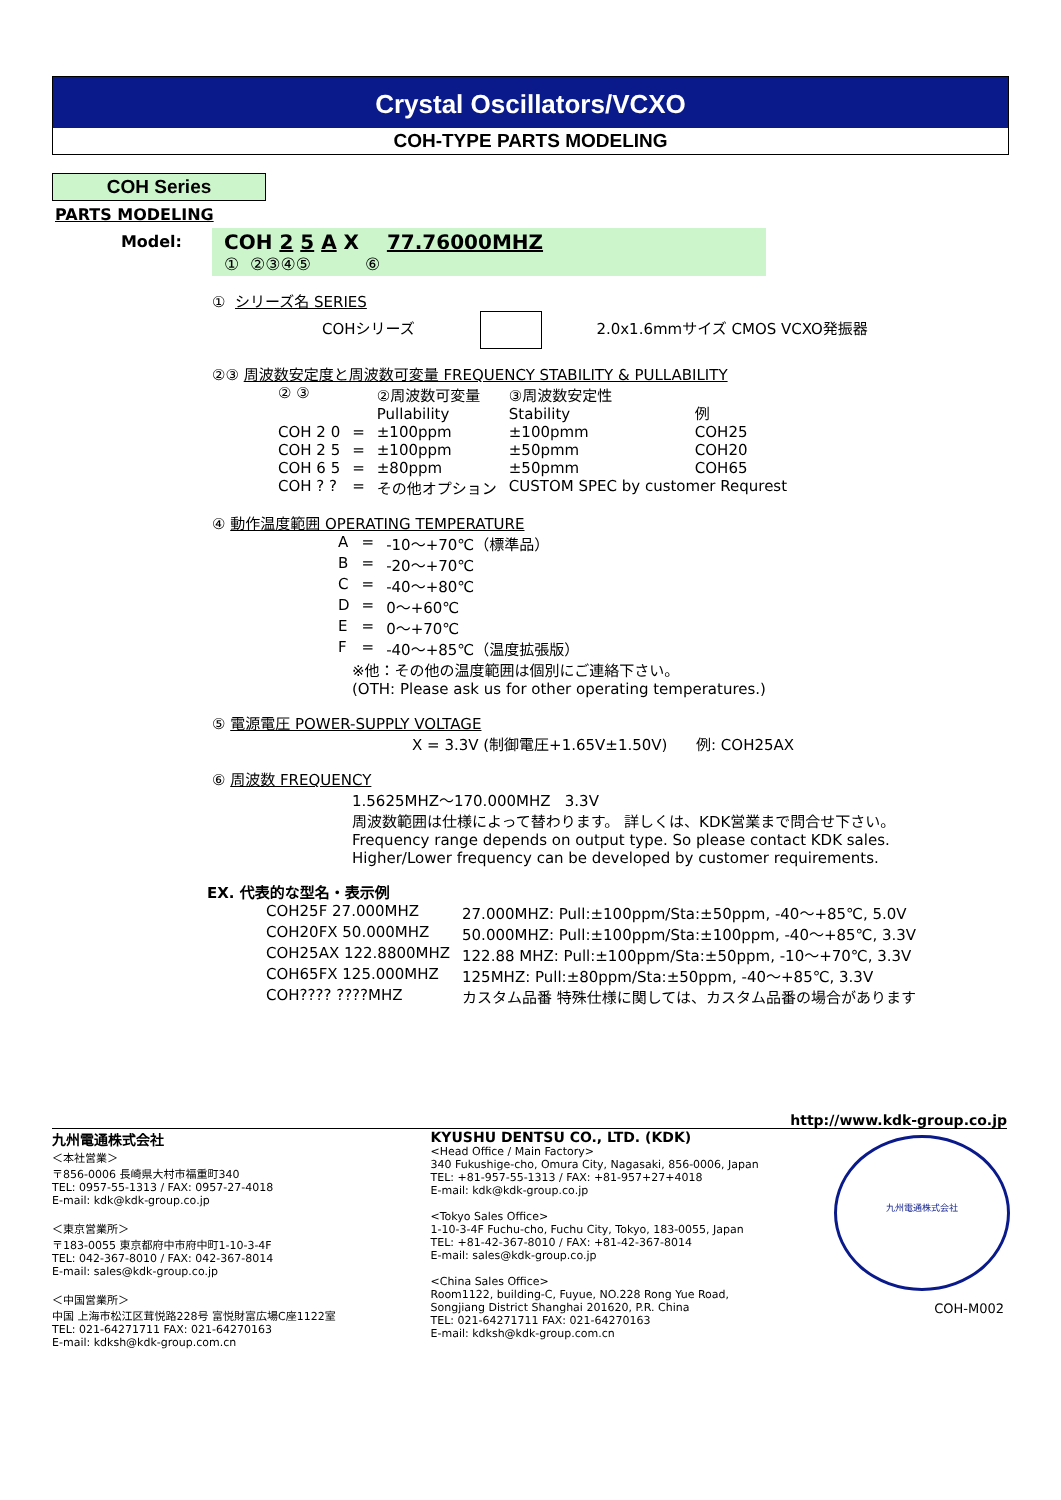Crystal Oscillators/VCXO
COH-TYPE PARTS MODELING
COH Series
PARTS MODELING
Model:
COH 2 5 A X 77.76000MHZ
① ②③④⑤ ⑥
① シリーズ名 SERIES
COHシリーズ 2.0x1.6mmサイズ CMOS VCXO発振器
②③ 周波数安定度と周波数可変量 FREQUENCY STABILITY & PULLABILITY
| ② ③ | | ②周波数可変量 Pullability | ③周波数安定性 Stability | 例 |
| COH 2 0 | = | ±100ppm | ±100pmm | COH25 |
| COH 2 5 | = | ±100ppm | ±50pmm | COH20 |
| COH 6 5 | = | ±80ppm | ±50pmm | COH65 |
| COH ? ? | = | その他オプション | CUSTOM SPEC by customer Requrest | |
④ 動作温度範囲 OPERATING TEMPERATURE
| A | = | -10～+70℃（標準品） |
| B | = | -20～+70℃ |
| C | = | -40～+80℃ |
| D | = | 0～+60℃ |
| E | = | 0～+70℃ |
| F | = | -40～+85℃（温度拡張版） |
※他：その他の温度範囲は個別にご連絡下さい。
(OTH: Please ask us for other operating temperatures.)
⑤ 電源電圧 POWER-SUPPLY VOLTAGE
X = 3.3V (制御電圧+1.65V±1.50V) 例: COH25AX
⑥ 周波数 FREQUENCY
1.5625MHZ～170.000MHZ 3.3V
周波数範囲は仕様によって替わります。 詳しくは、KDK営業まで問合せ下さい。
Frequency range depends on output type. So please contact KDK sales.
Higher/Lower frequency can be developed by customer requirements.
EX. 代表的な型名・表示例
| COH25F 27.000MHZ | 27.000MHZ: Pull:±100ppm/Sta:±50ppm, -40～+85℃, 5.0V |
| COH20FX 50.000MHZ | 50.000MHZ: Pull:±100ppm/Sta:±100ppm, -40～+85℃, 3.3V |
| COH25AX 122.8800MHZ | 122.88 MHZ: Pull:±100ppm/Sta:±50ppm, -10～+70℃, 3.3V |
| COH65FX 125.000MHZ | 125MHZ: Pull:±80ppm/Sta:±50ppm, -40～+85℃, 3.3V |
| COH???? ????MHZ | カスタム品番 特殊仕様に関しては、カスタム品番の場合があります |
http://www.kdk-group.co.jp
九州電通株式会社
＜本社営業＞
〒856-0006 長崎県大村市福重町340
TEL: 0957-55-1313 / FAX: 0957-27-4018
E-mail: kdk@kdk-group.co.jp
＜東京営業所＞
〒183-0055 東京都府中市府中町1-10-3-4F
TEL: 042-367-8010 / FAX: 042-367-8014
E-mail: sales@kdk-group.co.jp
＜中国営業所＞
中国 上海市松江区茸悦路228号 富悦財富広場C座1122室
TEL: 021-64271711 FAX: 021-64270163
E-mail: kdksh@kdk-group.com.cn
KYUSHU DENTSU CO., LTD. (KDK)
<Head Office / Main Factory>
340 Fukushige-cho, Omura City, Nagasaki, 856-0006, Japan
TEL: +81-957-55-1313 / FAX: +81-957+27+4018
E-mail: kdk@kdk-group.co.jp
<Tokyo Sales Office>
1-10-3-4F Fuchu-cho, Fuchu City, Tokyo, 183-0055, Japan
TEL: +81-42-367-8010 / FAX: +81-42-367-8014
E-mail: sales@kdk-group.co.jp
<China Sales Office>
Room1122, building-C, Fuyue, NO.228 Rong Yue Road,
Songjiang District Shanghai 201620, P.R. China
TEL: 021-64271711 FAX: 021-64270163
E-mail: kdksh@kdk-group.com.cn
九州電通株式会社
COH-M002